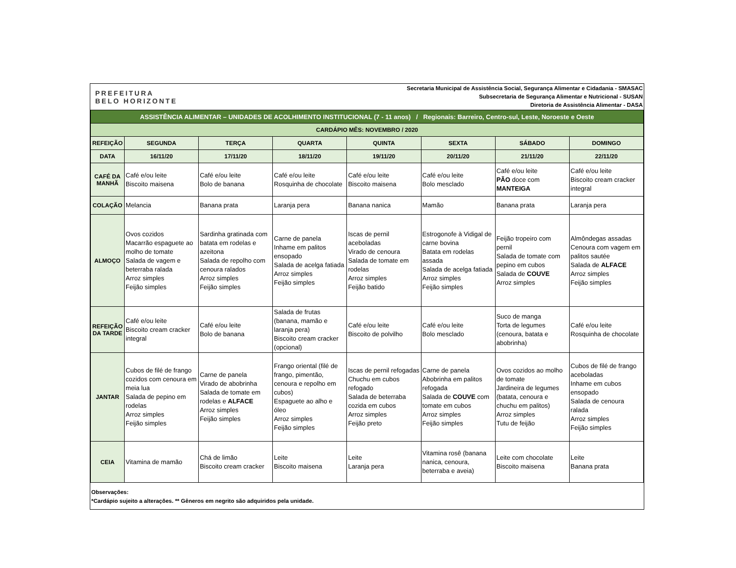| PREFEITURA BELO HORIZONTE | Secretaria Municipal de Assistência Social, Segurança Alimentar e Cidadania - SMASAC Subsecretaria de Segurança Alimentar e Nutricional - SUSAN Diretoria de Assistência Alimentar - DASA |
| ASSISTÊNCIA ALIMENTAR – UNIDADES DE ACOLHIMENTO INSTITUCIONAL (7 - 11 anos) / Regionais: Barreiro, Centro-sul, Leste, Noroeste e Oeste | | | | | | | |
| CARDÁPIO MÊS: NOVEMBRO / 2020 | | | | | | | |
| REFEIÇÃO | SEGUNDA | TERÇA | QUARTA | QUINTA | SEXTA | SÁBADO | DOMINGO |
| DATA | 16/11/20 | 17/11/20 | 18/11/20 | 19/11/20 | 20/11/20 | 21/11/20 | 22/11/20 |
| CAFÉ DA MANHÃ | Café e/ou leite Biscoito maisena | Café e/ou leite Bolo de banana | Café e/ou leite Rosquinha de chocolate | Café e/ou leite Biscoito maisena | Café e/ou leite Bolo mesclado | Café e/ou leite PÃO doce com MANTEIGA | Café e/ou leite Biscoito cream cracker integral |
| COLAÇÃO | Melancia | Banana prata | Laranja pera | Banana nanica | Mamão | Banana prata | Laranja pera |
| ALMOÇO | Ovos cozidos Macarrão espaguete ao molho de tomate Salada de vagem e beterraba ralada Arroz simples Feijão simples | Sardinha gratinada com batata em rodelas e azeitona Salada de repolho com cenoura ralados Arroz simples Feijão simples | Carne de panela Inhame em palitos ensopado Salada de acelga fatiada Arroz simples Feijão simples | Iscas de pernil aceboladas Virado de cenoura Salada de tomate em rodelas Arroz simples Feijão batido | Estrogonofe à Vidigal de carne bovina Batata em rodelas assada Salada de acelga fatiada Arroz simples Feijão simples | Feijão tropeiro com pernil Salada de tomate com pepino em cubos Salada de COUVE Arroz simples | Almôndegas assadas Cenoura com vagem em palitos sautée Salada de ALFACE Arroz simples Feijão simples |
| REFEIÇÃO DA TARDE | Café e/ou leite Biscoito cream cracker integral | Café e/ou leite Bolo de banana | Salada de frutas (banana, mamão e laranja pera) Biscoito cream cracker (opcional) | Café e/ou leite Biscoito de polvilho | Café e/ou leite Bolo mesclado | Suco de manga Torta de legumes (cenoura, batata e abobrinha) | Café e/ou leite Rosquinha de chocolate |
| JANTAR | Cubos de filé de frango cozidos com cenoura em meia lua Salada de pepino em rodelas Arroz simples Feijão simples | Carne de panela Virado de abobrinha Salada de tomate em rodelas e ALFACE Arroz simples Feijão simples | Frango oriental (filé de frango, pimentão, cenoura e repolho em cubos) Espaguete ao alho e óleo Arroz simples Feijão simples | Iscas de pernil refogadas Chuchu em cubos refogado Salada de beterraba cozida em cubos Arroz simples Feijão preto | Carne de panela Abobrinha em palitos refogada Salada de COUVE com tomate em cubos Arroz simples Feijão simples | Ovos cozidos ao molho de tomate Jardineira de legumes (batata, cenoura e chuchu em palitos) Arroz simples Tutu de feijão | Cubos de filé de frango aceboladas Inhame em cubos ensopado Salada de cenoura ralada Arroz simples Feijão simples |
| CEIA | Vitamina de mamão | Chá de limão Biscoito cream cracker | Leite Biscoito maisena | Leite Laranja pera | Vitamina rosê (banana nanica, cenoura, beterraba e aveia) | Leite com chocolate Biscoito maisena | Leite Banana prata |
Observações:
*Cardápio sujeito a alterações. ** Gêneros em negrito são adquiridos pela unidade.